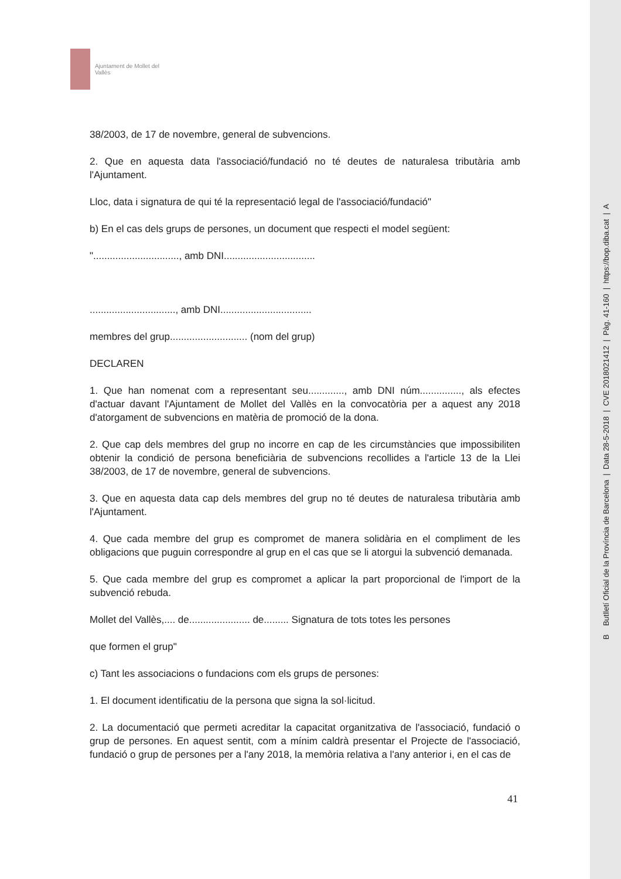Ajuntament de Mollet del Vallès
38/2003, de 17 de novembre, general de subvencions.
2. Que en aquesta data l'associació/fundació no té deutes de naturalesa tributària amb l'Ajuntament.
Lloc, data i signatura de qui té la representació legal de l'associació/fundació"
b) En el cas dels grups de persones, un document que respecti el model següent:
"..............................., amb DNI.................................
..............................., amb DNI.................................
membres del grup............................ (nom del grup)
DECLAREN
1. Que han nomenat com a representant seu............., amb DNI núm..............., als efectes d'actuar davant l'Ajuntament de Mollet del Vallès en la convocatòria per a aquest any 2018 d'atorgament de subvencions en matèria de promoció de la dona.
2. Que cap dels membres del grup no incorre en cap de les circumstàncies que impossibiliten obtenir la condició de persona beneficiària de subvencions recollides a l'article 13 de la Llei 38/2003, de 17 de novembre, general de subvencions.
3. Que en aquesta data cap dels membres del grup no té deutes de naturalesa tributària amb l'Ajuntament.
4. Que cada membre del grup es compromet de manera solidària en el compliment de les obligacions que puguin correspondre al grup en el cas que se li atorgui la subvenció demanada.
5. Que cada membre del grup es compromet a aplicar la part proporcional de l'import de la subvenció rebuda.
Mollet del Vallès,.... de...................... de......... Signatura de tots totes les persones
que formen el grup"
c) Tant les associacions o fundacions com els grups de persones:
1. El document identificatiu de la persona que signa la sol·licitud.
2. La documentació que permeti acreditar la capacitat organitzativa de l'associació, fundació o grup de persones. En aquest sentit, com a mínim caldrà presentar el Projecte de l'associació, fundació o grup de persones per a l'any 2018, la memòria relativa a l'any anterior i, en el cas de
41
B Butlletí Oficial de la Província de Barcelona | Data 28-5-2018 | CVE 2018021412 | Pàg. 41-160 | https://bop.diba.cat | A